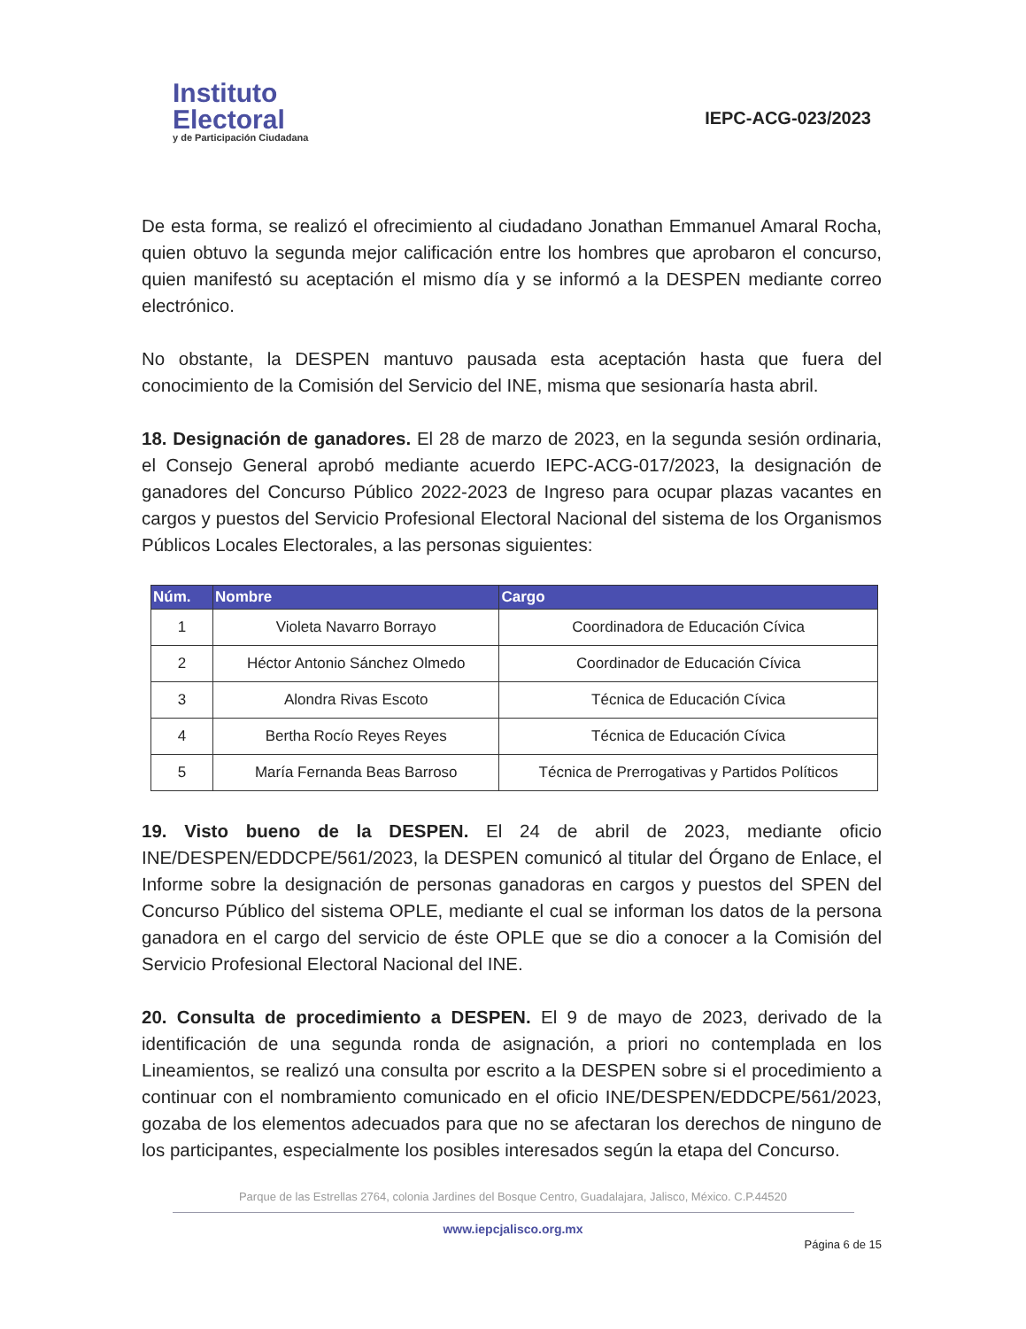Instituto
Electoral
y de Participación Ciudadana
IEPC-ACG-023/2023
De esta forma, se realizó el ofrecimiento al ciudadano Jonathan Emmanuel Amaral Rocha, quien obtuvo la segunda mejor calificación entre los hombres que aprobaron el concurso, quien manifestó su aceptación el mismo día y se informó a la DESPEN mediante correo electrónico.
No obstante, la DESPEN mantuvo pausada esta aceptación hasta que fuera del conocimiento de la Comisión del Servicio del INE, misma que sesionaría hasta abril.
18. Designación de ganadores. El 28 de marzo de 2023, en la segunda sesión ordinaria, el Consejo General aprobó mediante acuerdo IEPC-ACG-017/2023, la designación de ganadores del Concurso Público 2022-2023 de Ingreso para ocupar plazas vacantes en cargos y puestos del Servicio Profesional Electoral Nacional del sistema de los Organismos Públicos Locales Electorales, a las personas siguientes:
| Núm. | Nombre | Cargo |
| --- | --- | --- |
| 1 | Violeta Navarro Borrayo | Coordinadora de Educación Cívica |
| 2 | Héctor Antonio Sánchez Olmedo | Coordinador de Educación Cívica |
| 3 | Alondra Rivas Escoto | Técnica de Educación Cívica |
| 4 | Bertha Rocío Reyes Reyes | Técnica de Educación Cívica |
| 5 | María Fernanda Beas Barroso | Técnica de Prerrogativas y Partidos Políticos |
19. Visto bueno de la DESPEN. El 24 de abril de 2023, mediante oficio INE/DESPEN/EDDCPE/561/2023, la DESPEN comunicó al titular del Órgano de Enlace, el Informe sobre la designación de personas ganadoras en cargos y puestos del SPEN del Concurso Público del sistema OPLE, mediante el cual se informan los datos de la persona ganadora en el cargo del servicio de éste OPLE que se dio a conocer a la Comisión del Servicio Profesional Electoral Nacional del INE.
20. Consulta de procedimiento a DESPEN. El 9 de mayo de 2023, derivado de la identificación de una segunda ronda de asignación, a priori no contemplada en los Lineamientos, se realizó una consulta por escrito a la DESPEN sobre si el procedimiento a continuar con el nombramiento comunicado en el oficio INE/DESPEN/EDDCPE/561/2023, gozaba de los elementos adecuados para que no se afectaran los derechos de ninguno de los participantes, especialmente los posibles interesados según la etapa del Concurso.
Parque de las Estrellas 2764, colonia Jardines del Bosque Centro, Guadalajara, Jalisco, México. C.P.44520
www.iepcjalisco.org.mx
Página 6 de 15